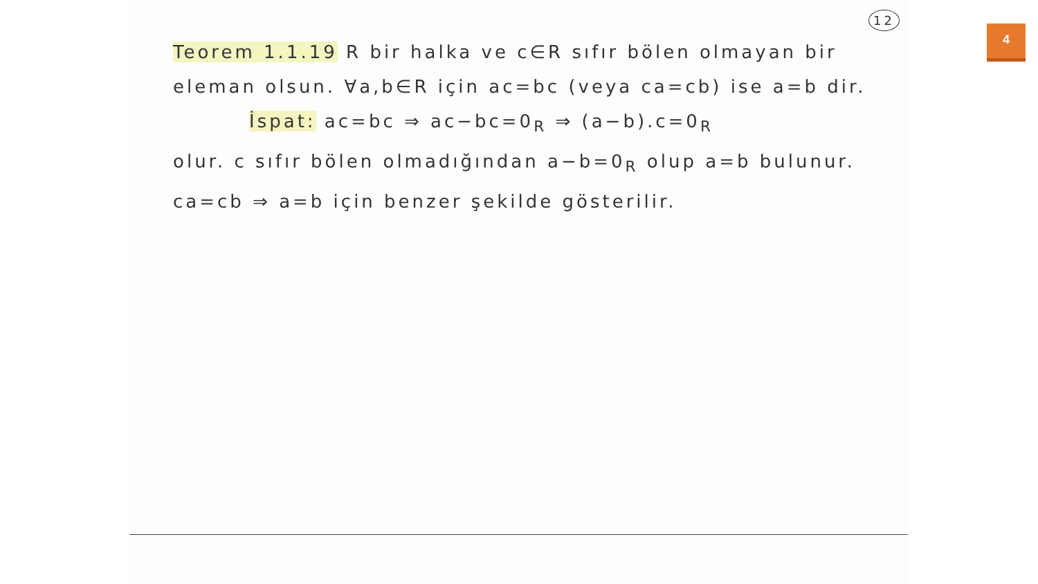4
12
Teorem 1.1.19 R bir halka ve c∈R sıfır bölen olmayan bir eleman olsun. ∀a,b∈R için ac=bc (veya ca=cb) ise a=b dir.
İspat: ac=bc ⇒ ac−bc=0<sub>R</sub> ⇒ (a−b).c=0<sub>R</sub>
olur. c sıfır bölen olmadığından a−b=0<sub>R</sub> olup a=b bulunur. ca=cb ⇒ a=b için benzer şekilde gösterilir.